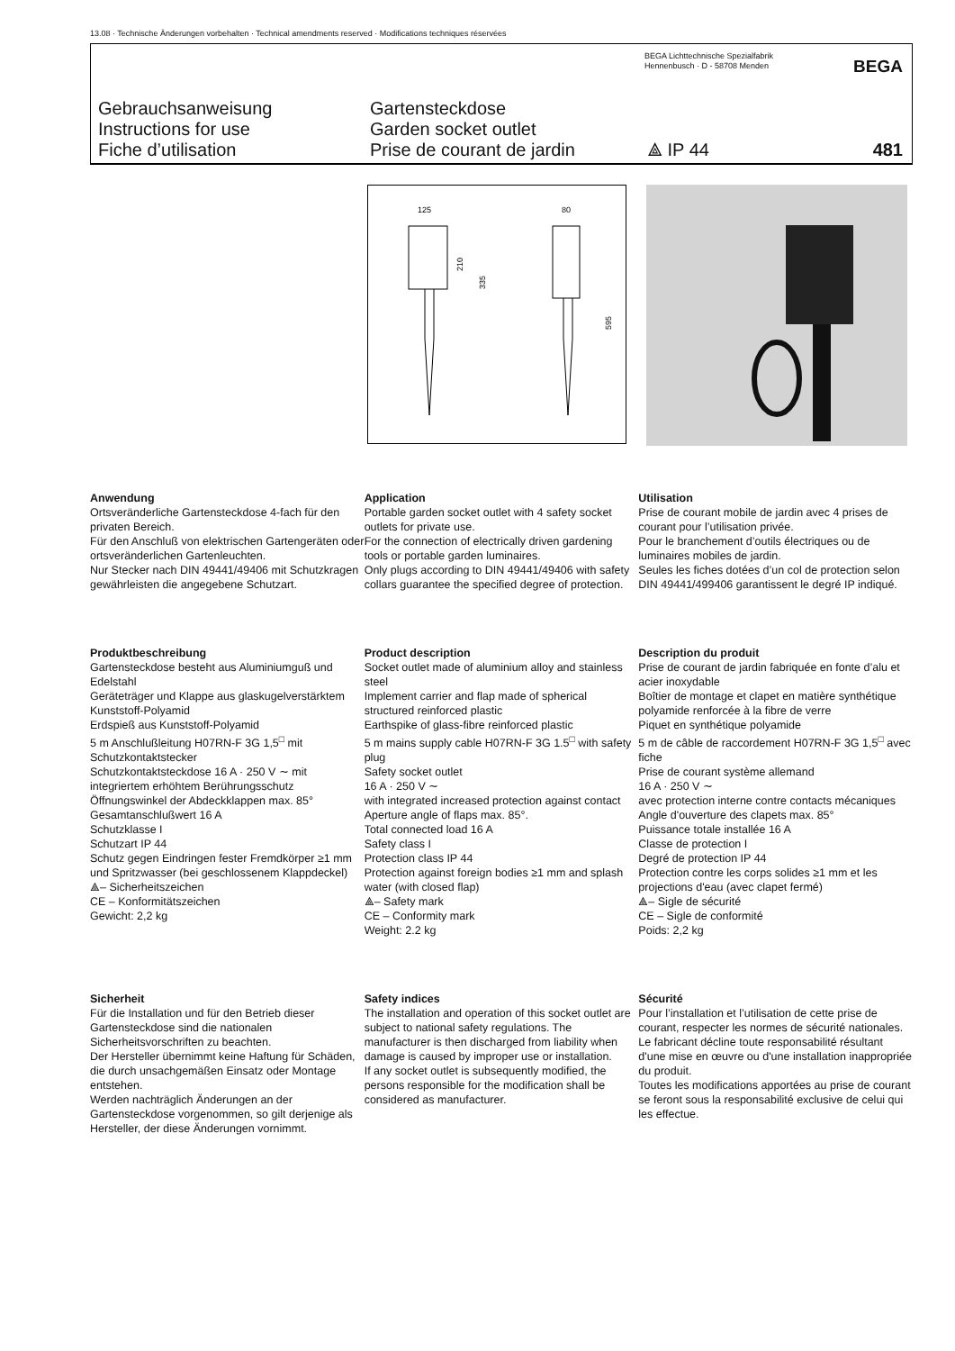13.08 · Technische Änderungen vorbehalten · Technical amendments reserved · Modifications techniques réservées
BEGA Lichttechnische Spezialfabrik
Hennenbusch · D - 58708 Menden
BEGA
Gebrauchsanweisung
Instructions for use
Fiche d’utilisation
Gartensteckdose
Garden socket outlet
Prise de courant de jardin
⟁ IP 44 481
125
80
210
335
595
Anwendung
Ortsveränderliche Gartensteckdose 4-fach für den privaten Bereich.
Für den Anschluß von elektrischen Gartengeräten oder ortsveränderlichen Gartenleuchten.
Nur Stecker nach DIN 49441/49406 mit Schutzkragen gewährleisten die angegebene Schutzart.
Application
Portable garden socket outlet with 4 safety socket outlets for private use.
For the connection of electrically driven gardening tools or portable garden luminaires.
Only plugs according to DIN 49441/49406 with safety collars guarantee the specified degree of protection.
Utilisation
Prise de courant mobile de jardin avec 4 prises de courant pour l’utilisation privée.
Pour le branchement d’outils électriques ou de luminaires mobiles de jardin.
Seules les fiches dotées d’un col de protection selon DIN 49441/499406 garantissent le degré IP indiqué.
Produktbeschreibung
Gartensteckdose besteht aus Aluminiumguß und Edelstahl
Geräteträger und Klappe aus glaskugelverstärktem Kunststoff-Polyamid
Erdspieß aus Kunststoff-Polyamid
5 m Anschlußleitung H07RN-F 3G 1,5<sup>□</sup> mit Schutzkontaktstecker
Schutzkontaktsteckdose 16 A · 250 V ∼ mit integriertem erhöhtem Berührungsschutz
Öffnungswinkel der Abdeckklappen max. 85°
Gesamtanschlußwert 16 A
Schutzklasse I
Schutzart IP 44
Schutz gegen Eindringen fester Fremdkörper ≥1 mm und Spritzwasser (bei geschlossenem Klappdeckel)
⟁– Sicherheitszeichen
CE – Konformitätszeichen
Gewicht: 2,2 kg
Product description
Socket outlet made of aluminium alloy and stainless steel
Implement carrier and flap made of spherical structured reinforced plastic
Earthspike of glass-fibre reinforced plastic
5 m mains supply cable H07RN-F 3G 1.5<sup>□</sup> with safety plug
Safety socket outlet
16 A · 250 V ∼
with integrated increased protection against contact
Aperture angle of flaps max. 85°.
Total connected load 16 A
Safety class I
Protection class IP 44
Protection against foreign bodies ≥1 mm and splash water (with closed flap)
⟁– Safety mark
CE – Conformity mark
Weight: 2.2 kg
Description du produit
Prise de courant de jardin fabriquée en fonte d’alu et acier inoxydable
Boîtier de montage et clapet en matière synthétique polyamide renforcée à la fibre de verre
Piquet en synthétique polyamide
5 m de câble de raccordement H07RN-F 3G 1,5<sup>□</sup> avec fiche
Prise de courant système allemand
16 A · 250 V ∼
avec protection interne contre contacts mécaniques
Angle d'ouverture des clapets max. 85°
Puissance totale installée 16 A
Classe de protection I
Degré de protection IP 44
Protection contre les corps solides ≥1 mm et les projections d'eau (avec clapet fermé)
⟁– Sigle de sécurité
CE – Sigle de conformité
Poids: 2,2 kg
Sicherheit
Für die Installation und für den Betrieb dieser Gartensteckdose sind die nationalen Sicherheitsvorschriften zu beachten.
Der Hersteller übernimmt keine Haftung für Schäden, die durch unsachgemäßen Einsatz oder Montage entstehen.
Werden nachträglich Änderungen an der Gartensteckdose vorgenommen, so gilt derjenige als Hersteller, der diese Änderungen vornimmt.
Safety indices
The installation and operation of this socket outlet are subject to national safety regulations. The manufacturer is then discharged from liability when damage is caused by improper use or installation.
If any socket outlet is subsequently modified, the persons responsible for the modification shall be considered as manufacturer.
Sécurité
Pour l’installation et l’utilisation de cette prise de courant, respecter les normes de sécurité nationales.
Le fabricant décline toute responsabilité résultant d'une mise en œuvre ou d'une installation inappropriée du produit.
Toutes les modifications apportées au prise de courant se feront sous la responsabilité exclusive de celui qui les effectue.